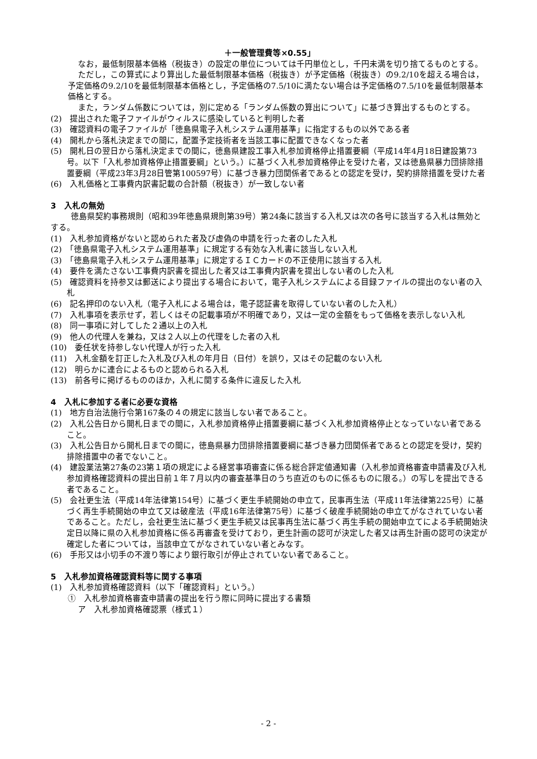＋一般管理費等×0.55」
なお，最低制限基本価格（税抜き）の設定の単位については千円単位とし，千円未満を切り捨てるものとする。
ただし，この算式により算出した最低制限基本価格（税抜き）が予定価格（税抜き）の9.2/10を超える場合は，予定価格の9.2/10を最低制限基本価格とし，予定価格の7.5/10に満たない場合は予定価格の7.5/10を最低制限基本価格とする。
また，ランダム係数については，別に定める「ランダム係数の算出について」に基づき算出するものとする。
(2)　提出された電子ファイルがウィルスに感染していると判明した者
(3)　確認資料の電子ファイルが「徳島県電子入札システム運用基準」に指定するもの以外である者
(4)　開札から落札決定までの間に，配置予定技術者を当該工事に配置できなくなった者
(5)　開札日の翌日から落札決定までの間に，徳島県建設工事入札参加資格停止措置要綱（平成14年4月18日建設第73号。以下「入札参加資格停止措置要綱」という。）に基づく入札参加資格停止を受けた者，又は徳島県暴力団排除措置要綱（平成23年3月28日管第100597号）に基づき暴力団関係者であるとの認定を受け，契約排除措置を受けた者
(6)　入札価格と工事費内訳書記載の合計額（税抜き）が一致しない者
3　入札の無効
徳島県契約事務規則（昭和39年徳島県規則第39号）第24条に該当する入札又は次の各号に該当する入札は無効とする。
(1)　入札参加資格がないと認められた者及び虚偽の申請を行った者のした入札
(2)　「徳島県電子入札システム運用基準」に規定する有効な入札書に該当しない入札
(3)　「徳島県電子入札システム運用基準」に規定するＩＣカードの不正使用に該当する入札
(4)　要件を満たさない工事費内訳書を提出した者又は工事費内訳書を提出しない者のした入札
(5)　確認資料を持参又は郵送により提出する場合において，電子入札システムによる目録ファイルの提出のない者の入札
(6)　記名押印のない入札（電子入札による場合は，電子認証書を取得していない者のした入札）
(7)　入札事項を表示せず，若しくはその記載事項が不明確であり，又は一定の金額をもって価格を表示しない入札
(8)　同一事項に対してした２通以上の入札
(9)　他人の代理人を兼ね，又は２人以上の代理をした者の入札
(10)　委任状を持参しない代理人が行った入札
(11)　入札金額を訂正した入札及び入札の年月日（日付）を誤り，又はその記載のない入札
(12)　明らかに連合によるものと認められる入札
(13)　前各号に掲げるもののほか，入札に関する条件に違反した入札
4　入札に参加する者に必要な資格
(1)　地方自治法施行令第167条の４の規定に該当しない者であること。
(2)　入札公告日から開札日までの間に，入札参加資格停止措置要綱に基づく入札参加資格停止となっていない者であること。
(3)　入札公告日から開札日までの間に，徳島県暴力団排除措置要綱に基づき暴力団関係者であるとの認定を受け，契約排除措置中の者でないこと。
(4)　建設業法第27条の23第１項の規定による経営事項審査に係る総合評定値通知書（入札参加資格審査申請書及び入札参加資格確認資料の提出日前１年７月以内の審査基準日のうち直近のものに係るものに限る。）の写しを提出できる者であること。
(5)　会社更生法（平成14年法律第154号）に基づく更生手続開始の申立て，民事再生法（平成11年法律第225号）に基づく再生手続開始の申立て又は破産法（平成16年法律第75号）に基づく破産手続開始の申立てがなされていない者であること。ただし，会社更生法に基づく更生手続又は民事再生法に基づく再生手続の開始申立てによる手続開始決定日以降に県の入札参加資格に係る再審査を受けており，更生計画の認可が決定した者又は再生計画の認可の決定が確定した者については，当該申立てがなされていない者とみなす。
(6)　手形又は小切手の不渡り等により銀行取引が停止されていない者であること。
5　入札参加資格確認資料等に関する事項
(1)　入札参加資格確認資料（以下「確認資料」という。）
①　入札参加資格審査申請書の提出を行う際に同時に提出する書類
ア　入札参加資格確認票（様式１）
- 2 -